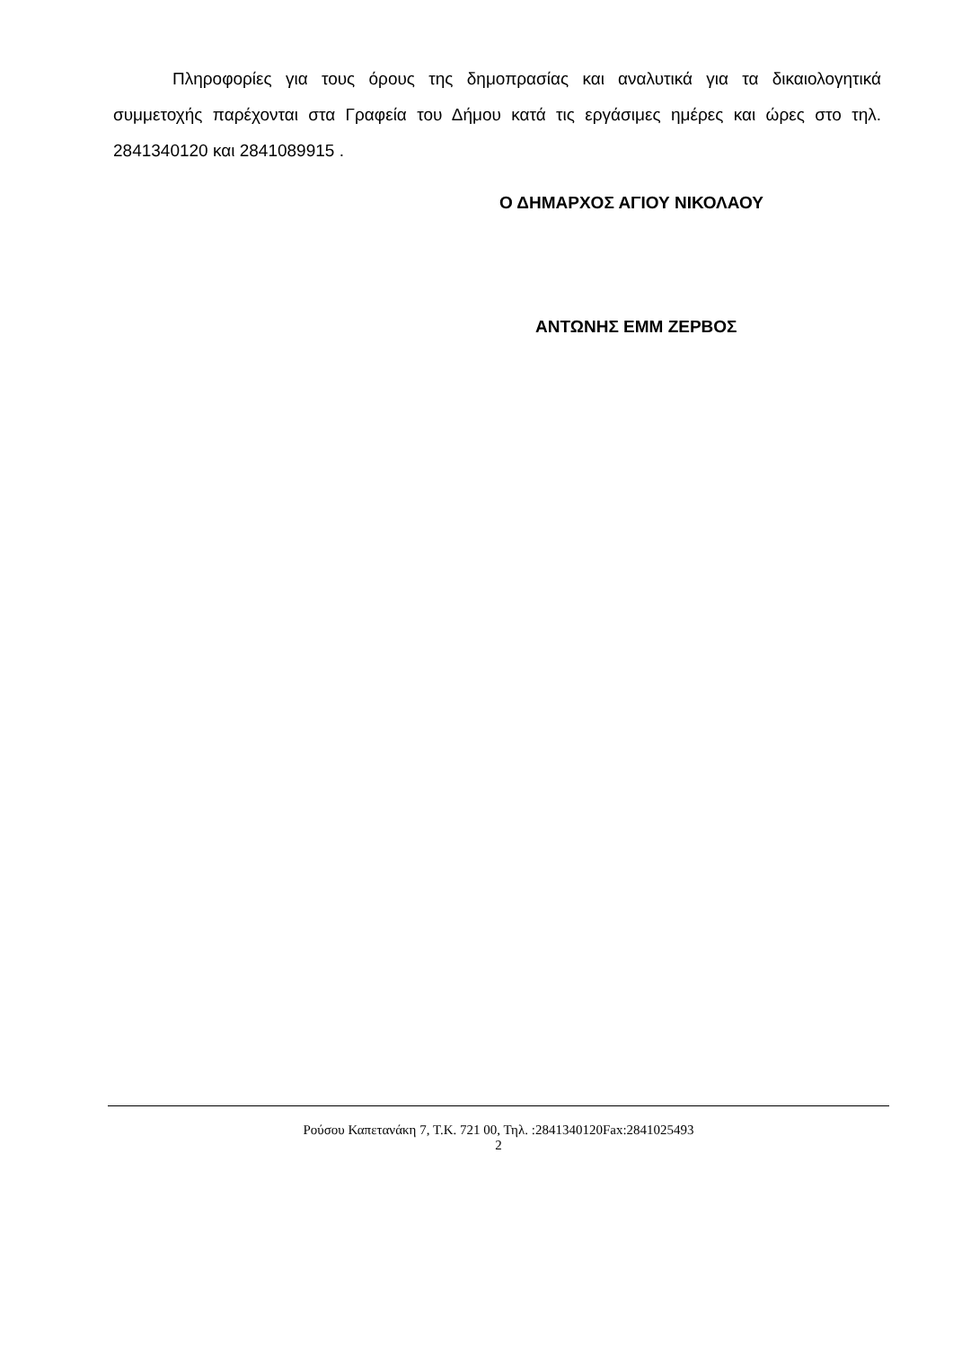Πληροφορίες για τους όρους της δημοπρασίας και αναλυτικά για τα δικαιολογητικά συμμετοχής παρέχονται στα Γραφεία του Δήμου κατά τις εργάσιμες ημέρες και ώρες στο τηλ. 2841340120 και 2841089915 .
Ο ΔΗΜΑΡΧΟΣ ΑΓΙΟΥ ΝΙΚΟΛΑΟΥ
ΑΝΤΩΝΗΣ ΕΜΜ ΖΕΡΒΟΣ
Ρούσου Καπετανάκη 7, Τ.Κ. 721 00, Τηλ. :2841340120Fax:2841025493
2